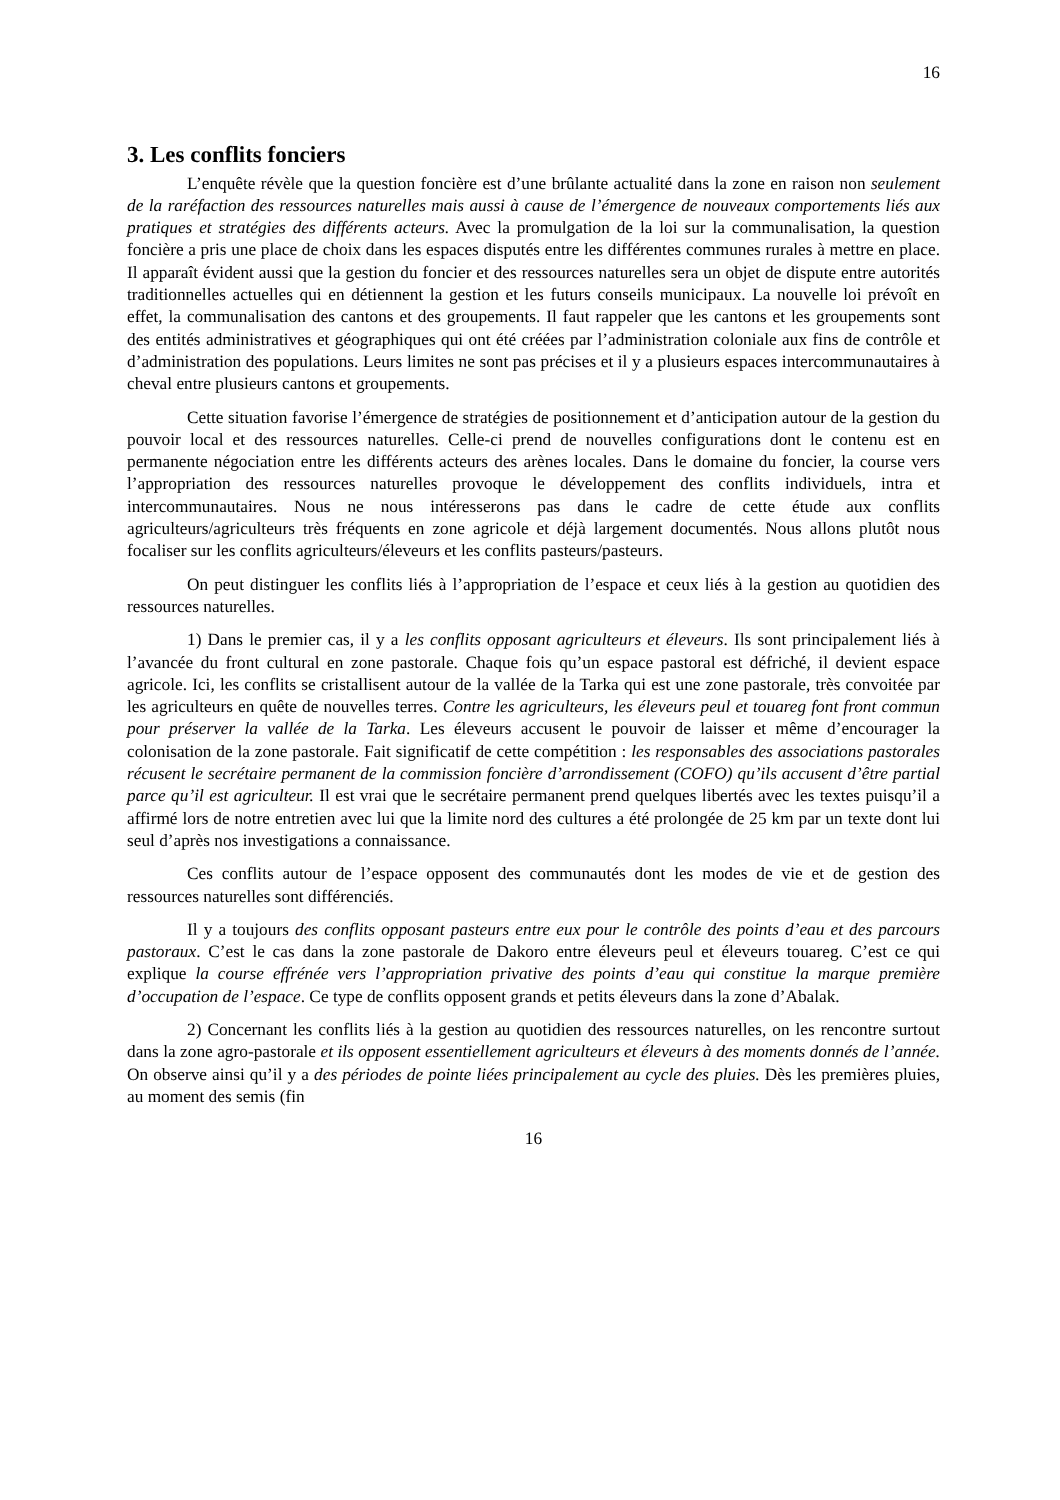16
3. Les conflits fonciers
L’enquête révèle que la question foncière est d’une brûlante actualité dans la zone en raison non seulement de la raréfaction des ressources naturelles mais aussi à cause de l’émergence de nouveaux comportements liés aux pratiques et stratégies des différents acteurs. Avec la promulgation de la loi sur la communalisation, la question foncière a pris une place de choix dans les espaces disputés entre les différentes communes rurales à mettre en place. Il apparaît évident aussi que la gestion du foncier et des ressources naturelles sera un objet de dispute entre autorités traditionnelles actuelles qui en détiennent la gestion et les futurs conseils municipaux. La nouvelle loi prévoît en effet, la communalisation des cantons et des groupements. Il faut rappeler que les cantons et les groupements sont des entités administratives et géographiques qui ont été créées par l’administration coloniale aux fins de contrôle et d’administration des populations. Leurs limites ne sont pas précises et il y a plusieurs espaces intercommunautaires à cheval entre plusieurs cantons et groupements.
Cette situation favorise l’émergence de stratégies de positionnement et d’anticipation autour de la gestion du pouvoir local et des ressources naturelles. Celle-ci prend de nouvelles configurations dont le contenu est en permanente négociation entre les différents acteurs des arènes locales. Dans le domaine du foncier, la course vers l’appropriation des ressources naturelles provoque le développement des conflits individuels, intra et intercommunautaires. Nous ne nous intéresserons pas dans le cadre de cette étude aux conflits agriculteurs/agriculteurs très fréquents en zone agricole et déjà largement documentés. Nous allons plutôt nous focaliser sur les conflits agriculteurs/éleveurs et les conflits pasteurs/pasteurs.
On peut distinguer les conflits liés à l’appropriation de l’espace et ceux liés à la gestion au quotidien des ressources naturelles.
1) Dans le premier cas, il y a les conflits opposant agriculteurs et éleveurs. Ils sont principalement liés à l’avancée du front cultural en zone pastorale. Chaque fois qu’un espace pastoral est défriché, il devient espace agricole. Ici, les conflits se cristallisent autour de la vallée de la Tarka qui est une zone pastorale, très convoitée par les agriculteurs en quête de nouvelles terres. Contre les agriculteurs, les éleveurs peul et touareg font front commun pour préserver la vallée de la Tarka. Les éleveurs accusent le pouvoir de laisser et même d’encourager la colonisation de la zone pastorale. Fait significatif de cette compétition : les responsables des associations pastorales récusent le secrétaire permanent de la commission foncière d’arrondissement (COFO) qu’ils accusent d’être partial parce qu’il est agriculteur. Il est vrai que le secrétaire permanent prend quelques libertés avec les textes puisqu’il a affirmé lors de notre entretien avec lui que la limite nord des cultures a été prolongée de 25 km par un texte dont lui seul d’après nos investigations a connaissance.
Ces conflits autour de l’espace opposent des communautés dont les modes de vie et de gestion des ressources naturelles sont différenciés.
Il y a toujours des conflits opposant pasteurs entre eux pour le contrôle des points d’eau et des parcours pastoraux. C’est le cas dans la zone pastorale de Dakoro entre éleveurs peul et éleveurs touareg. C’est ce qui explique la course effrénée vers l’appropriation privative des points d’eau qui constitue la marque première d’occupation de l’espace. Ce type de conflits opposent grands et petits éleveurs dans la zone d’Abalak.
2) Concernant les conflits liés à la gestion au quotidien des ressources naturelles, on les rencontre surtout dans la zone agro-pastorale et ils opposent essentiellement agriculteurs et éleveurs à des moments donnés de l’année. On observe ainsi qu’il y a des périodes de pointe liées principalement au cycle des pluies. Dès les premières pluies, au moment des semis (fin
16